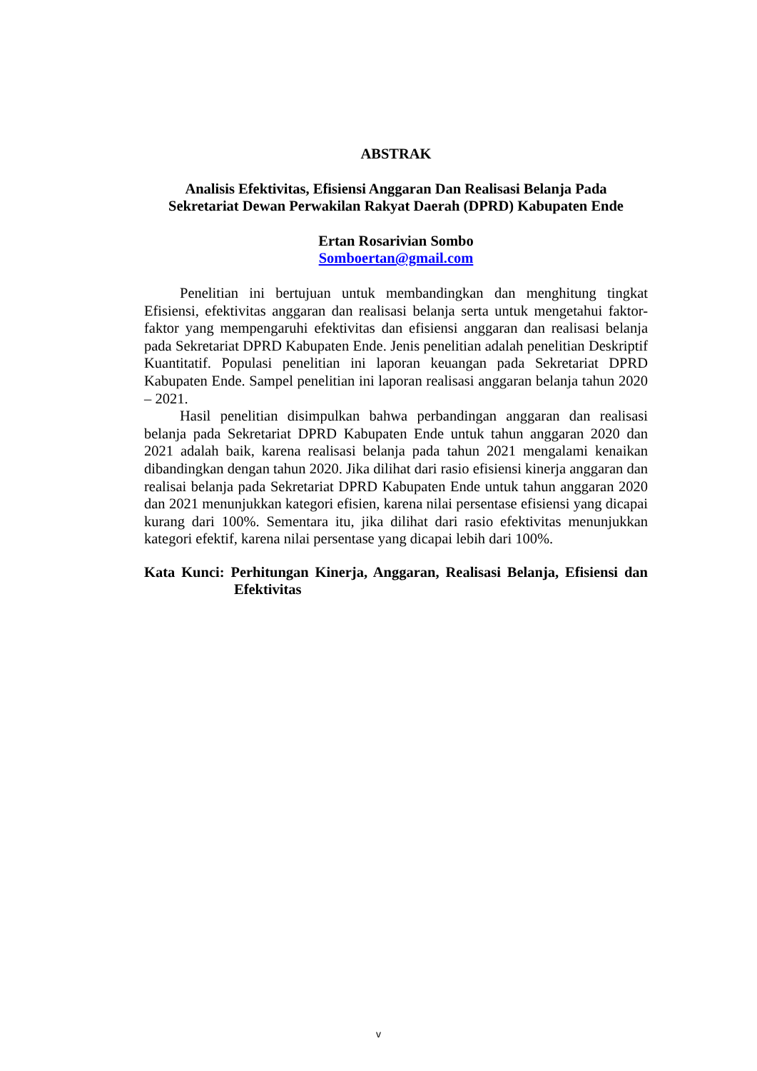ABSTRAK
Analisis Efektivitas, Efisiensi Anggaran Dan Realisasi Belanja Pada
Sekretariat Dewan Perwakilan Rakyat Daerah (DPRD) Kabupaten Ende
Ertan Rosarivian Sombo
Somboertan@gmail.com
Penelitian ini bertujuan untuk membandingkan dan menghitung tingkat Efisiensi, efektivitas anggaran dan realisasi belanja serta untuk mengetahui faktor-faktor yang mempengaruhi efektivitas dan efisiensi anggaran dan realisasi belanja pada Sekretariat DPRD Kabupaten Ende. Jenis penelitian adalah penelitian Deskriptif Kuantitatif. Populasi penelitian ini laporan keuangan pada Sekretariat DPRD Kabupaten Ende. Sampel penelitian ini laporan realisasi anggaran belanja tahun 2020 – 2021.
Hasil penelitian disimpulkan bahwa perbandingan anggaran dan realisasi belanja pada Sekretariat DPRD Kabupaten Ende untuk tahun anggaran 2020 dan 2021 adalah baik, karena realisasi belanja pada tahun 2021 mengalami kenaikan dibandingkan dengan tahun 2020. Jika dilihat dari rasio efisiensi kinerja anggaran dan realisai belanja pada Sekretariat DPRD Kabupaten Ende untuk tahun anggaran 2020 dan 2021 menunjukkan kategori efisien, karena nilai persentase efisiensi yang dicapai kurang dari 100%. Sementara itu, jika dilihat dari rasio efektivitas menunjukkan kategori efektif, karena nilai persentase yang dicapai lebih dari 100%.
Kata Kunci: Perhitungan Kinerja, Anggaran, Realisasi Belanja, Efisiensi dan Efektivitas
v